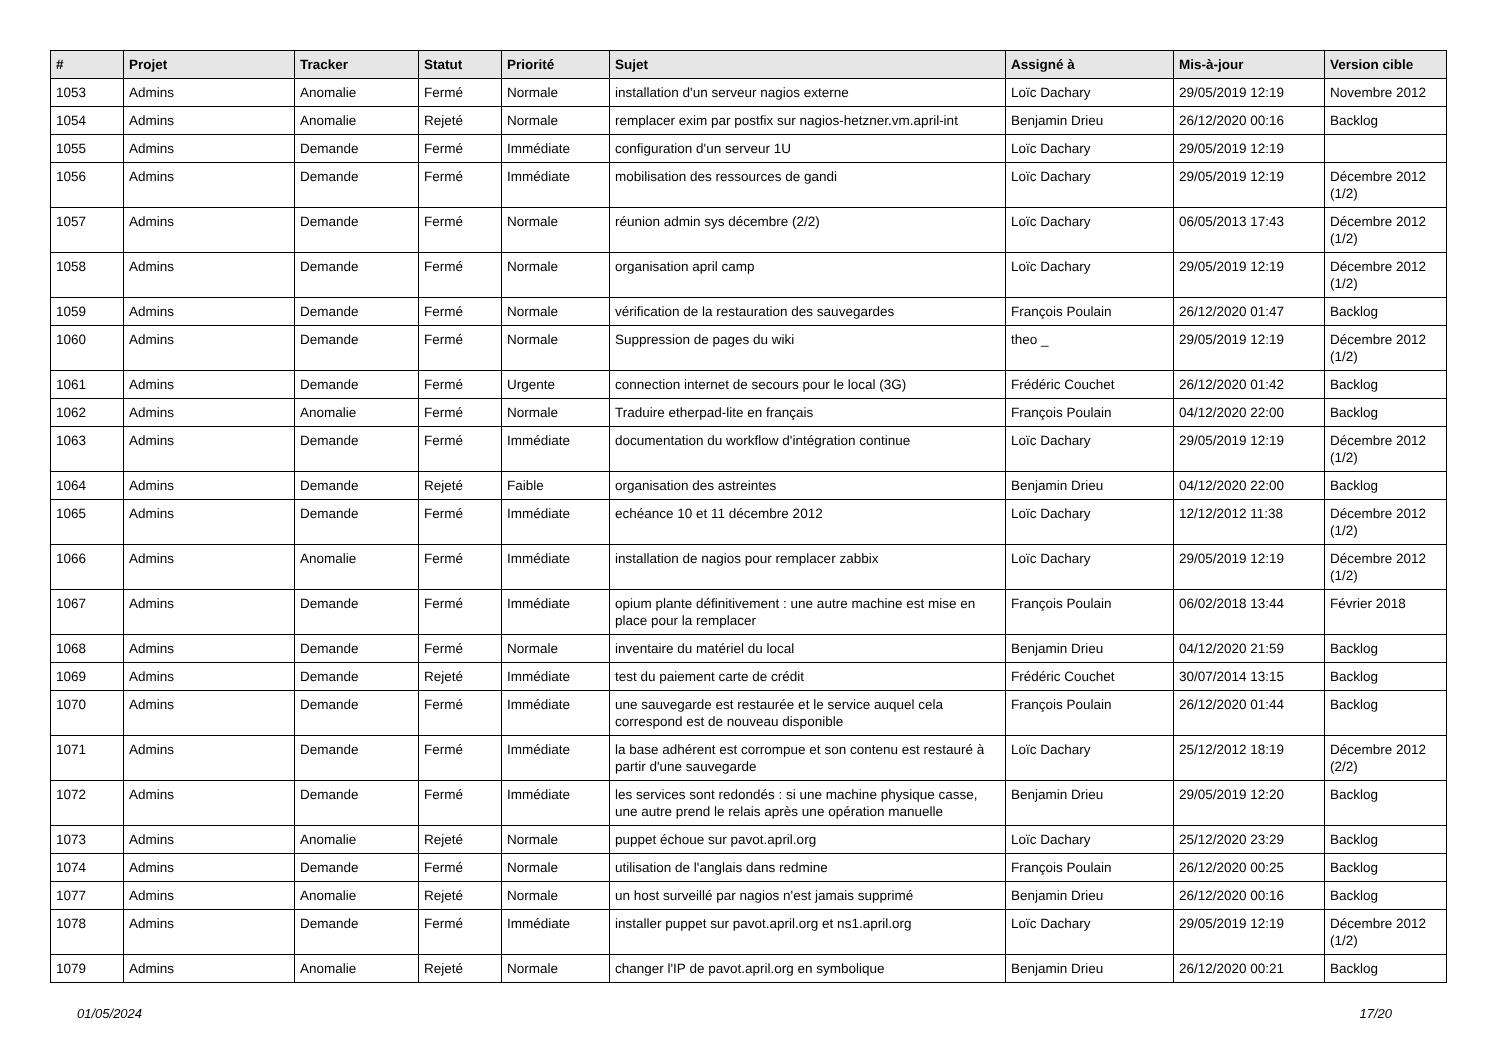| # | Projet | Tracker | Statut | Priorité | Sujet | Assigné à | Mis-à-jour | Version cible |
| --- | --- | --- | --- | --- | --- | --- | --- | --- |
| 1053 | Admins | Anomalie | Fermé | Normale | installation d'un serveur nagios externe | Loïc Dachary | 29/05/2019 12:19 | Novembre 2012 |
| 1054 | Admins | Anomalie | Rejeté | Normale | remplacer exim par postfix sur nagios-hetzner.vm.april-int | Benjamin Drieu | 26/12/2020 00:16 | Backlog |
| 1055 | Admins | Demande | Fermé | Immédiate | configuration d'un serveur 1U | Loïc Dachary | 29/05/2019 12:19 | |
| 1056 | Admins | Demande | Fermé | Immédiate | mobilisation des ressources de gandi | Loïc Dachary | 29/05/2019 12:19 | Décembre 2012 (1/2) |
| 1057 | Admins | Demande | Fermé | Normale | réunion admin sys décembre (2/2) | Loïc Dachary | 06/05/2013 17:43 | Décembre 2012 (1/2) |
| 1058 | Admins | Demande | Fermé | Normale | organisation april camp | Loïc Dachary | 29/05/2019 12:19 | Décembre 2012 (1/2) |
| 1059 | Admins | Demande | Fermé | Normale | vérification de la restauration des sauvegardes | François Poulain | 26/12/2020 01:47 | Backlog |
| 1060 | Admins | Demande | Fermé | Normale | Suppression de pages du wiki | theo _ | 29/05/2019 12:19 | Décembre 2012 (1/2) |
| 1061 | Admins | Demande | Fermé | Urgente | connection internet de secours pour le local (3G) | Frédéric Couchet | 26/12/2020 01:42 | Backlog |
| 1062 | Admins | Anomalie | Fermé | Normale | Traduire etherpad-lite en français | François Poulain | 04/12/2020 22:00 | Backlog |
| 1063 | Admins | Demande | Fermé | Immédiate | documentation du workflow d'intégration continue | Loïc Dachary | 29/05/2019 12:19 | Décembre 2012 (1/2) |
| 1064 | Admins | Demande | Rejeté | Faible | organisation des astreintes | Benjamin Drieu | 04/12/2020 22:00 | Backlog |
| 1065 | Admins | Demande | Fermé | Immédiate | echéance 10 et 11 décembre 2012 | Loïc Dachary | 12/12/2012 11:38 | Décembre 2012 (1/2) |
| 1066 | Admins | Anomalie | Fermé | Immédiate | installation de nagios pour remplacer zabbix | Loïc Dachary | 29/05/2019 12:19 | Décembre 2012 (1/2) |
| 1067 | Admins | Demande | Fermé | Immédiate | opium plante définitivement : une autre machine est mise en place pour la remplacer | François Poulain | 06/02/2018 13:44 | Février 2018 |
| 1068 | Admins | Demande | Fermé | Normale | inventaire du matériel du local | Benjamin Drieu | 04/12/2020 21:59 | Backlog |
| 1069 | Admins | Demande | Rejeté | Immédiate | test du paiement carte de crédit | Frédéric Couchet | 30/07/2014 13:15 | Backlog |
| 1070 | Admins | Demande | Fermé | Immédiate | une sauvegarde est restaurée et le service auquel cela correspond est de nouveau disponible | François Poulain | 26/12/2020 01:44 | Backlog |
| 1071 | Admins | Demande | Fermé | Immédiate | la base adhérent est corrompue et son contenu est restauré à partir d'une sauvegarde | Loïc Dachary | 25/12/2012 18:19 | Décembre 2012 (2/2) |
| 1072 | Admins | Demande | Fermé | Immédiate | les services sont redondés : si une machine physique casse, une autre prend le relais après une opération manuelle | Benjamin Drieu | 29/05/2019 12:20 | Backlog |
| 1073 | Admins | Anomalie | Rejeté | Normale | puppet échoue sur pavot.april.org | Loïc Dachary | 25/12/2020 23:29 | Backlog |
| 1074 | Admins | Demande | Fermé | Normale | utilisation de l'anglais dans redmine | François Poulain | 26/12/2020 00:25 | Backlog |
| 1077 | Admins | Anomalie | Rejeté | Normale | un host surveillé par nagios n'est jamais supprimé | Benjamin Drieu | 26/12/2020 00:16 | Backlog |
| 1078 | Admins | Demande | Fermé | Immédiate | installer puppet sur pavot.april.org et ns1.april.org | Loïc Dachary | 29/05/2019 12:19 | Décembre 2012 (1/2) |
| 1079 | Admins | Anomalie | Rejeté | Normale | changer l'IP de pavot.april.org en symbolique | Benjamin Drieu | 26/12/2020 00:21 | Backlog |
01/05/2024 17/20